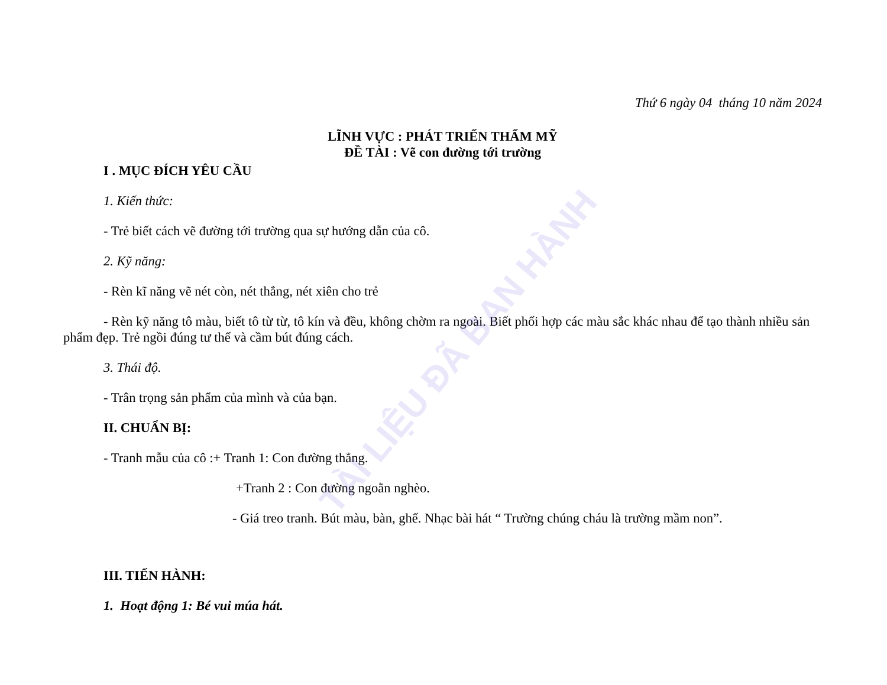TÀI LIỆU ĐÃ BAN HÀNH
Thứ 6 ngày 04 tháng 10 năm 2024
LĨNH VỰC : PHÁT TRIỂN THẨM MỸ
ĐỀ TÀI : Vẽ con đường tới trường
I . MỤC ĐÍCH YÊU CẦU
1. Kiến thức:
- Trẻ biết cách vẽ đường tới trường qua sự hướng dẫn của cô.
2. Kỹ năng:
- Rèn kĩ năng vẽ nét còn, nét thẳng, nét xiên cho trẻ
- Rèn kỹ năng tô màu, biết tô từ từ, tô kín và đều, không chờm ra ngoài. Biết phối hợp các màu sắc khác nhau để tạo thành nhiều sản phẩm đẹp. Trẻ ngồi đúng tư thế và cầm bút đúng cách.
3. Thái độ.
- Trân trọng sản phẩm của mình và của bạn.
II. CHUẨN BỊ:
- Tranh mẫu của cô :+ Tranh 1: Con đường thẳng.
+Tranh 2 : Con đường ngoằn nghèo.
- Giá treo tranh. Bút màu, bàn, ghế. Nhạc bài hát “ Trường chúng cháu là trường mầm non”.
III. TIẾN HÀNH:
1. Hoạt động 1: Bé vui múa hát.